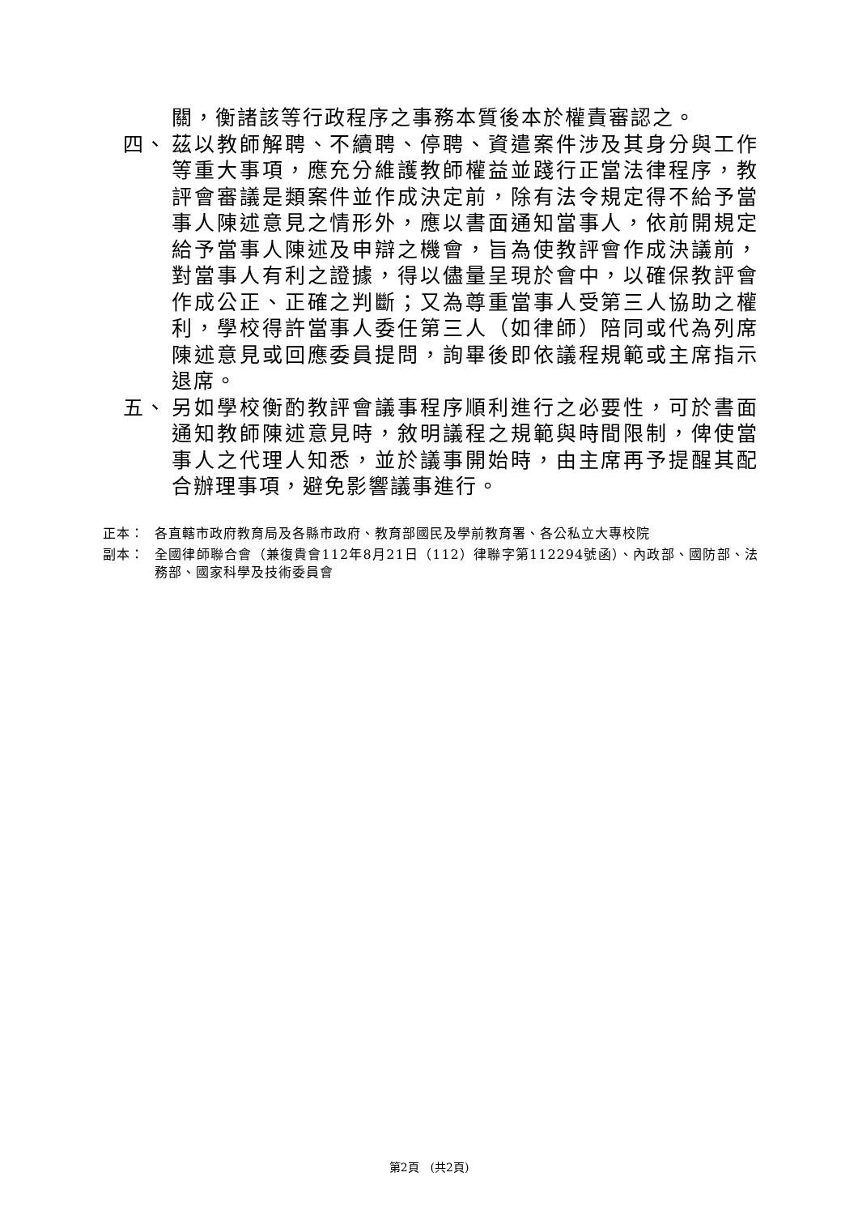關，衡諸該等行政程序之事務本質後本於權責審認之。
四、 茲以教師解聘、不續聘、停聘、資遣案件涉及其身分與工作等重大事項，應充分維護教師權益並踐行正當法律程序，教評會審議是類案件並作成決定前，除有法令規定得不給予當事人陳述意見之情形外，應以書面通知當事人，依前開規定給予當事人陳述及申辯之機會，旨為使教評會作成決議前，對當事人有利之證據，得以儘量呈現於會中，以確保教評會作成公正、正確之判斷；又為尊重當事人受第三人協助之權利，學校得許當事人委任第三人（如律師）陪同或代為列席陳述意見或回應委員提問，詢畢後即依議程規範或主席指示退席。
五、 另如學校衡酌教評會議事程序順利進行之必要性，可於書面通知教師陳述意見時，敘明議程之規範與時間限制，俾使當事人之代理人知悉，並於議事開始時，由主席再予提醒其配合辦理事項，避免影響議事進行。
正本： 各直轄市政府教育局及各縣市政府、教育部國民及學前教育署、各公私立大專校院
副本： 全國律師聯合會（兼復貴會112年8月21日（112）律聯字第112294號函）、內政部、國防部、法務部、國家科學及技術委員會
第2頁　(共2頁)